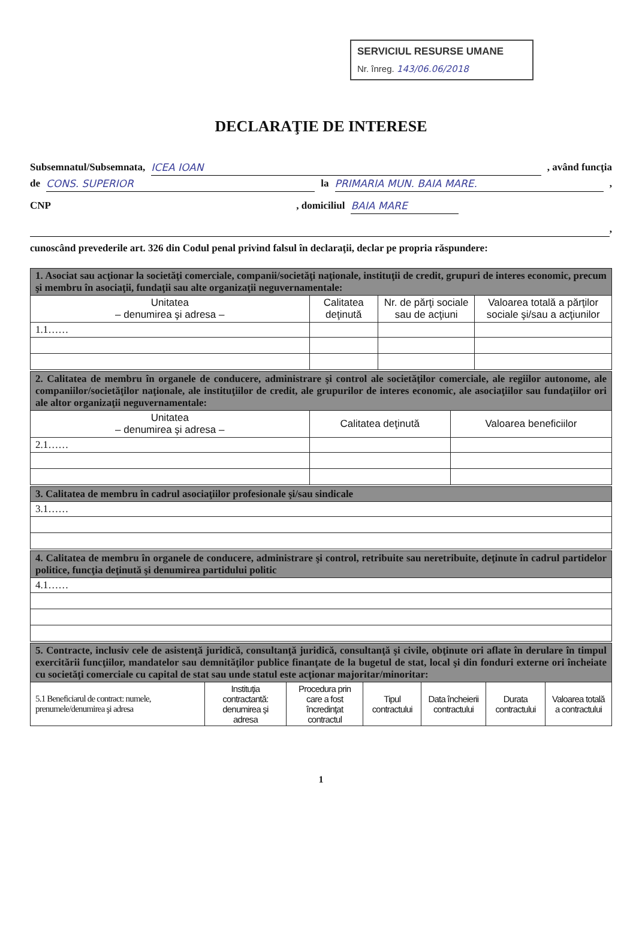SERVICIUL RESURSE UMANE
Nr. înreg. 143/06.06/2018
DECLARAŢIE DE INTERESE
Subsemnatul/Subsemnata, ICEA IOAN, având funcţia
de CONS. SUPERIOR la PRIMARIA MUN. BAIA MARE.,
CNP , domiciliul BAIA MARE
,
cunoscând prevederile art. 326 din Codul penal privind falsul în declaraţii, declar pe propria răspundere:
| 1. Asociat sau acţionar la societăţi comerciale, companii/societăţi naţionale, instituţii de credit, grupuri de interes economic, precum şi membru în asociaţii, fundaţii sau alte organizaţii neguvernamentale: | | | |
| Unitatea – denumirea şi adresa – | Calitatea deţinută | Nr. de părţi sociale sau de acţiuni | Valoarea totală a părţilor sociale şi/sau a acţiunilor |
| 1.1…… | | | |
| 2. Calitatea de membru în organele de conducere, administrare şi control ale societăţilor comerciale, ale regiilor autonome, ale companiilor/societăţilor naţionale, ale instituţiilor de credit, ale grupurilor de interes economic, ale asociaţiilor sau fundaţiilor ori ale altor organizaţii neguvernamentale: | | |
| Unitatea – denumirea şi adresa – | Calitatea deţinută | Valoarea beneficiilor |
| 2.1…… | | |
| 3. Calitatea de membru în cadrul asociaţiilor profesionale şi/sau sindicale |
| 3.1…… |
| 4. Calitatea de membru în organele de conducere, administrare şi control, retribuite sau neretribuite, deţinute în cadrul partidelor politice, funcţia deţinută şi denumirea partidului politic |
| 4.1…… |
| 5. Contracte, inclusiv cele de asistenţă juridică, consultanţă juridică, consultanţă şi civile, obţinute ori aflate în derulare în timpul exercitării funcţiilor, mandatelor sau demnităţilor publice finanţate de la bugetul de stat, local şi din fonduri externe ori încheiate cu societăţi comerciale cu capital de stat sau unde statul este acţionar majoritar/minoritar: | | | | | | |
| 5.1 Beneficiarul de contract: numele, prenumele/denumirea şi adresa | Instituţia contractantă: denumirea şi adresa | Procedura prin care a fost încredinţat contractul | Tipul contractului | Data încheierii contractului | Durata contractului | Valoarea totală a contractului |
1